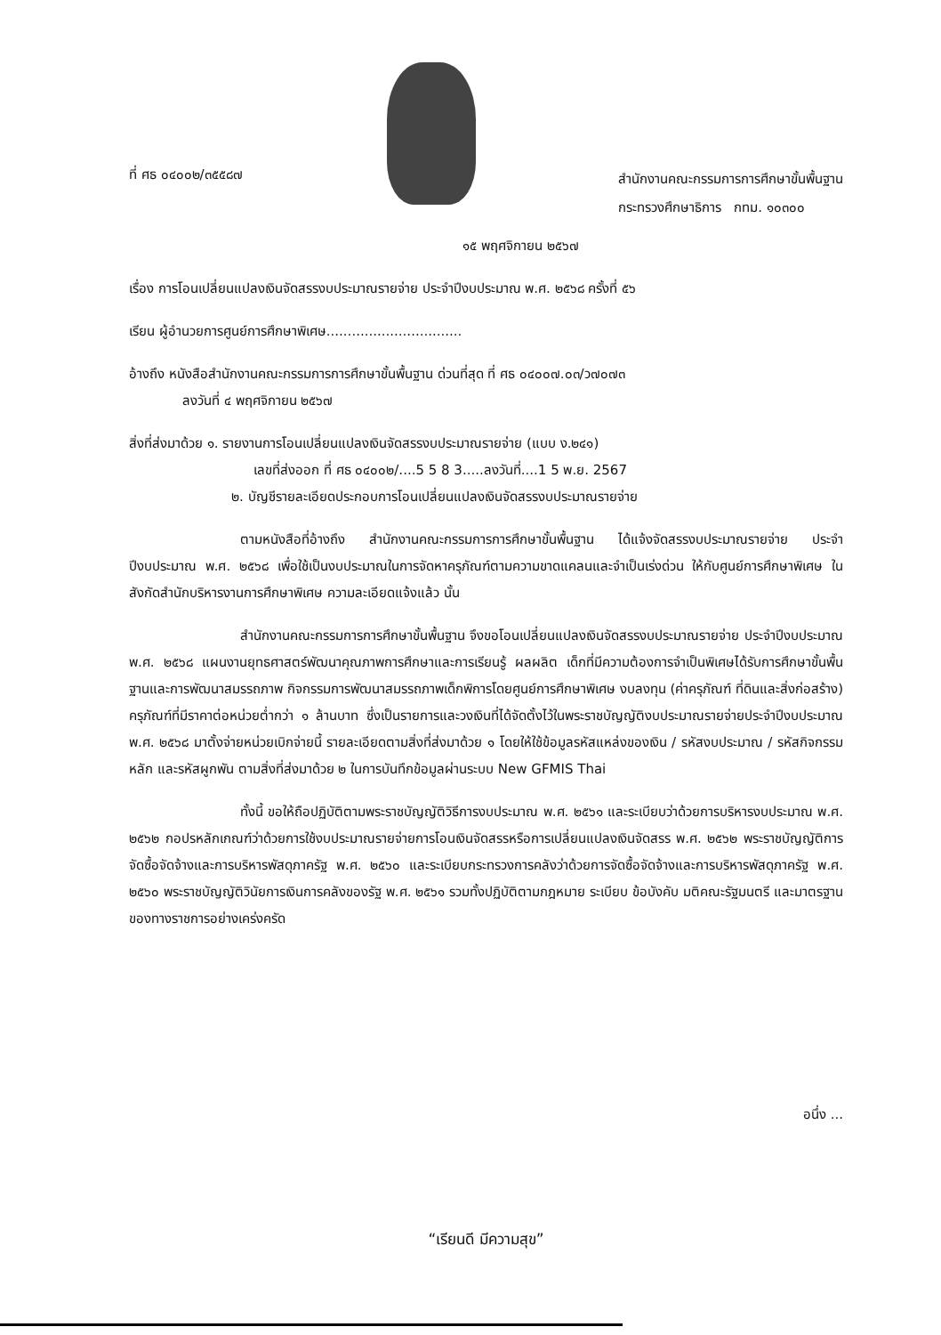ที่ ศธ ๐๔๐๐๒/๓๕๕๘๗
สำนักงานคณะกรรมการการศึกษาขั้นพื้นฐาน
กระทรวงศึกษาธิการ กทม. ๑๐๓๐๐
๑๕ พฤศจิกายน ๒๕๖๗
เรื่อง การโอนเปลี่ยนแปลงเงินจัดสรรงบประมาณรายจ่าย ประจำปีงบประมาณ พ.ศ. ๒๕๖๘ ครั้งที่ ๕๖
เรียน ผู้อำนวยการศูนย์การศึกษาพิเศษ................................
อ้างถึง หนังสือสำนักงานคณะกรรมการการศึกษาขั้นพื้นฐาน ด่วนที่สุด ที่ ศธ ๐๔๐๐๗.๐๓/ว๗๐๗๓
ลงวันที่ ๔ พฤศจิกายน ๒๕๖๗
สิ่งที่ส่งมาด้วย ๑. รายงานการโอนเปลี่ยนแปลงเงินจัดสรรงบประมาณรายจ่าย (แบบ ง.๒๔๑)
เลขที่ส่งออก ที่ ศธ ๐๔๐๐๒/....5 5 8 3.....ลงวันที่....1 5 พ.ย. 2567
๒. บัญชีรายละเอียดประกอบการโอนเปลี่ยนแปลงเงินจัดสรรงบประมาณรายจ่าย
ตามหนังสือที่อ้างถึง สำนักงานคณะกรรมการการศึกษาขั้นพื้นฐาน ได้แจ้งจัดสรรงบประมาณรายจ่าย ประจำปีงบประมาณ พ.ศ. ๒๕๖๘ เพื่อใช้เป็นงบประมาณในการจัดหาครุภัณฑ์ตามความขาดแคลนและจำเป็นเร่งด่วน ให้กับศูนย์การศึกษาพิเศษ ในสังกัดสำนักบริหารงานการศึกษาพิเศษ ความละเอียดแจ้งแล้ว นั้น
สำนักงานคณะกรรมการการศึกษาขั้นพื้นฐาน จึงขอโอนเปลี่ยนแปลงเงินจัดสรรงบประมาณรายจ่าย ประจำปีงบประมาณ พ.ศ. ๒๕๖๘ แผนงานยุทธศาสตร์พัฒนาคุณภาพการศึกษาและการเรียนรู้ ผลผลิต เด็กที่มีความต้องการจำเป็นพิเศษได้รับการศึกษาขั้นพื้นฐานและการพัฒนาสมรรถภาพ กิจกรรมการพัฒนาสมรรถภาพเด็กพิการโดยศูนย์การศึกษาพิเศษ งบลงทุน (ค่าครุภัณฑ์ ที่ดินและสิ่งก่อสร้าง) ครุภัณฑ์ที่มีราคาต่อหน่วยต่ำกว่า ๑ ล้านบาท ซึ่งเป็นรายการและวงเงินที่ได้จัดตั้งไว้ในพระราชบัญญัติงบประมาณรายจ่ายประจำปีงบประมาณ พ.ศ. ๒๕๖๘ มาตั้งจ่ายหน่วยเบิกจ่ายนี้ รายละเอียดตามสิ่งที่ส่งมาด้วย ๑ โดยให้ใช้ข้อมูลรหัสแหล่งของเงิน / รหัสงบประมาณ / รหัสกิจกรรมหลัก และรหัสผูกพัน ตามสิ่งที่ส่งมาด้วย ๒ ในการบันทึกข้อมูลผ่านระบบ New GFMIS Thai
ทั้งนี้ ขอให้ถือปฏิบัติตามพระราชบัญญัติวิธีการงบประมาณ พ.ศ. ๒๕๖๑ และระเบียบว่าด้วยการบริหารงบประมาณ พ.ศ. ๒๕๖๒ กอปรหลักเกณฑ์ว่าด้วยการใช้งบประมาณรายจ่ายการโอนเงินจัดสรรหรือการเปลี่ยนแปลงเงินจัดสรร พ.ศ. ๒๕๖๒ พระราชบัญญัติการจัดซื้อจัดจ้างและการบริหารพัสดุภาครัฐ พ.ศ. ๒๕๖๐ และระเบียบกระทรวงการคลังว่าด้วยการจัดซื้อจัดจ้างและการบริหารพัสดุภาครัฐ พ.ศ. ๒๕๖๐ พระราชบัญญัติวินัยการเงินการคลังของรัฐ พ.ศ. ๒๕๖๑ รวมทั้งปฏิบัติตามกฎหมาย ระเบียบ ข้อบังคับ มติคณะรัฐมนตรี และมาตรฐานของทางราชการอย่างเคร่งครัด
อนึ่ง ...
“เรียนดี มีความสุข”